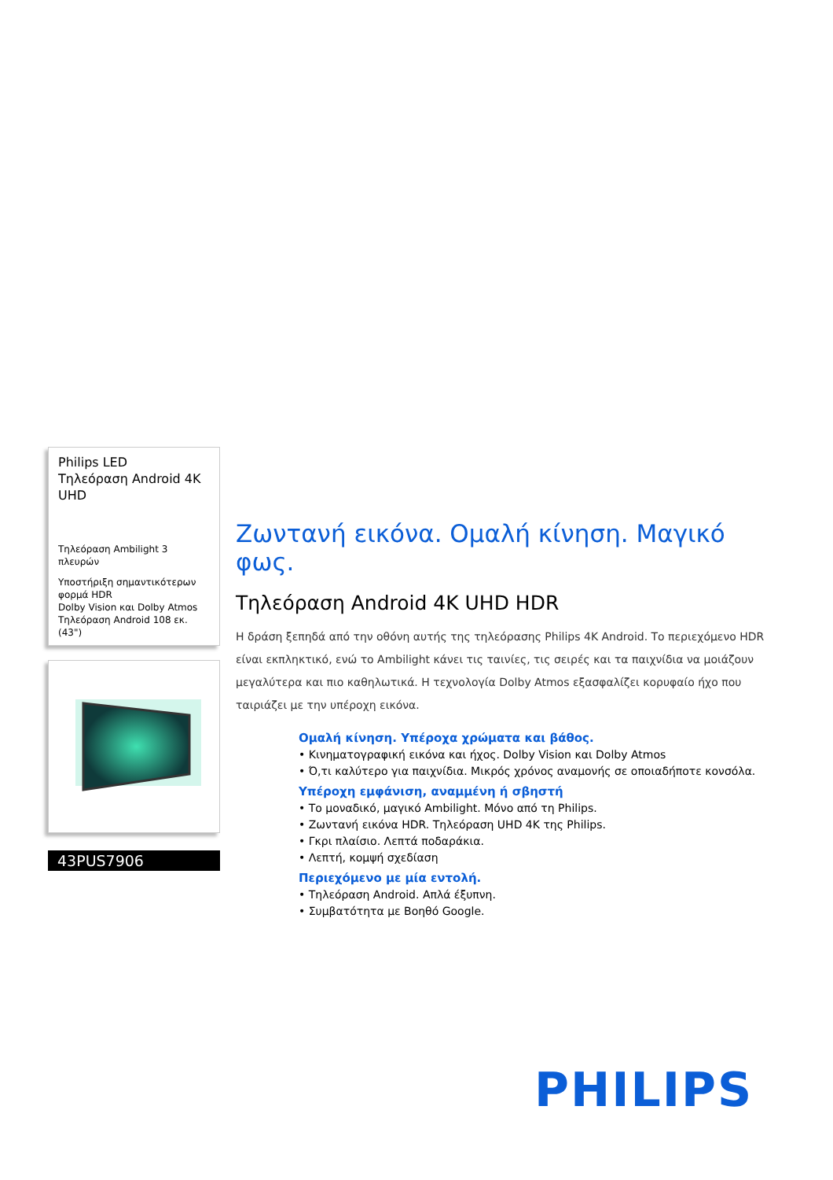Philips LED
Τηλεόραση Android 4K UHD
Τηλεόραση Ambilight 3 πλευρών
Υποστήριξη σημαντικότερων φορμά HDR
Dolby Vision και Dolby Atmos
Τηλεόραση Android 108 εκ. (43")
43PUS7906
Ζωντανή εικόνα. Ομαλή κίνηση. Μαγικό φως.
Τηλεόραση Android 4K UHD HDR
Η δράση ξεπηδά από την οθόνη αυτής της τηλεόρασης Philips 4K Android. Το περιεχόμενο HDR είναι εκπληκτικό, ενώ το Ambilight κάνει τις ταινίες, τις σειρές και τα παιχνίδια να μοιάζουν μεγαλύτερα και πιο καθηλωτικά. Η τεχνολογία Dolby Atmos εξασφαλίζει κορυφαίο ήχο που ταιριάζει με την υπέροχη εικόνα.
Ομαλή κίνηση. Υπέροχα χρώματα και βάθος.
• Κινηματογραφική εικόνα και ήχος. Dolby Vision και Dolby Atmos
• Ό,τι καλύτερο για παιχνίδια. Μικρός χρόνος αναμονής σε οποιαδήποτε κονσόλα.
Υπέροχη εμφάνιση, αναμμένη ή σβηστή
• Το μοναδικό, μαγικό Ambilight. Μόνο από τη Philips.
• Ζωντανή εικόνα HDR. Τηλεόραση UHD 4K της Philips.
• Γκρι πλαίσιο. Λεπτά ποδαράκια.
• Λεπτή, κομψή σχεδίαση
Περιεχόμενο με μία εντολή.
• Τηλεόραση Android. Απλά έξυπνη.
• Συμβατότητα με Βοηθό Google.
PHILIPS